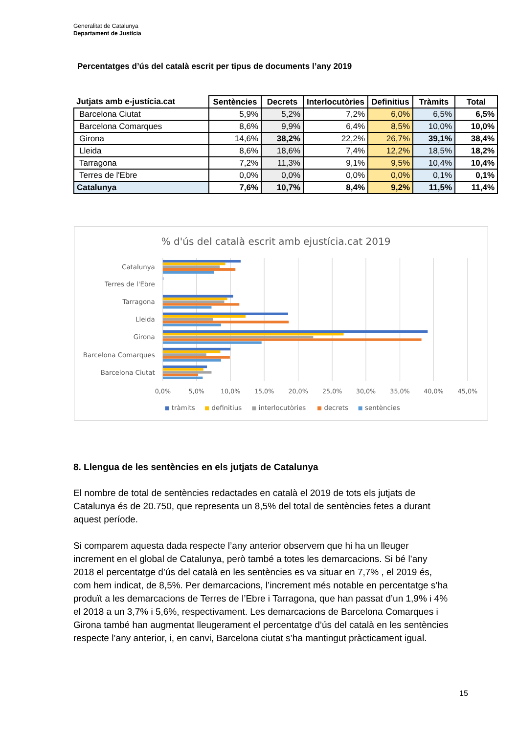Generalitat de Catalunya
Departament de Justícia
Percentatges d’ús del català escrit per tipus de documents l’any 2019
| Jutjats amb e-justícia.cat | Sentències | Decrets | Interlocutòries | Definitius | Tràmits | Total |
| --- | --- | --- | --- | --- | --- | --- |
| Barcelona Ciutat | 5,9% | 5,2% | 7,2% | 6,0% | 6,5% | 6,5% |
| Barcelona Comarques | 8,6% | 9,9% | 6,4% | 8,5% | 10,0% | 10,0% |
| Girona | 14,6% | 38,2% | 22,2% | 26,7% | 39,1% | 38,4% |
| Lleida | 8,6% | 18,6% | 7,4% | 12,2% | 18,5% | 18,2% |
| Tarragona | 7,2% | 11,3% | 9,1% | 9,5% | 10,4% | 10,4% |
| Terres de l'Ebre | 0,0% | 0,0% | 0,0% | 0,0% | 0,1% | 0,1% |
| Catalunya | 7,6% | 10,7% | 8,4% | 9,2% | 11,5% | 11,4% |
% d'ús del català escrit amb ejustícia.cat 2019
Catalunya
Terres de l'Ebre
Tarragona
Lleida
Girona
Barcelona Comarques
Barcelona Ciutat
0,0%
5,0%
10,0%
15,0%
20,0%
25,0%
30,0%
35,0%
40,0%
45,0%
tràmits
definitius
interlocutòries
decrets
sentències
8. Llengua de les sentències en els jutjats de Catalunya
El nombre de total de sentències redactades en català el 2019 de tots els jutjats de Catalunya és de 20.750, que representa un 8,5% del total de sentències fetes a durant aquest període.
Si comparem aquesta dada respecte l’any anterior observem que hi ha un lleuger increment en el global de Catalunya, però també a totes les demarcacions. Si bé l’any 2018 el percentatge d’ús del català en les sentències es va situar en 7,7% , el 2019 és, com hem indicat, de 8,5%. Per demarcacions, l’increment més notable en percentatge s’ha produït a les demarcacions de Terres de l’Ebre i Tarragona, que han passat d’un 1,9% i 4% el 2018 a un 3,7% i 5,6%, respectivament. Les demarcacions de Barcelona Comarques i Girona també han augmentat lleugerament el percentatge d’ús del català en les sentències respecte l’any anterior, i, en canvi, Barcelona ciutat s’ha mantingut pràcticament igual.
15